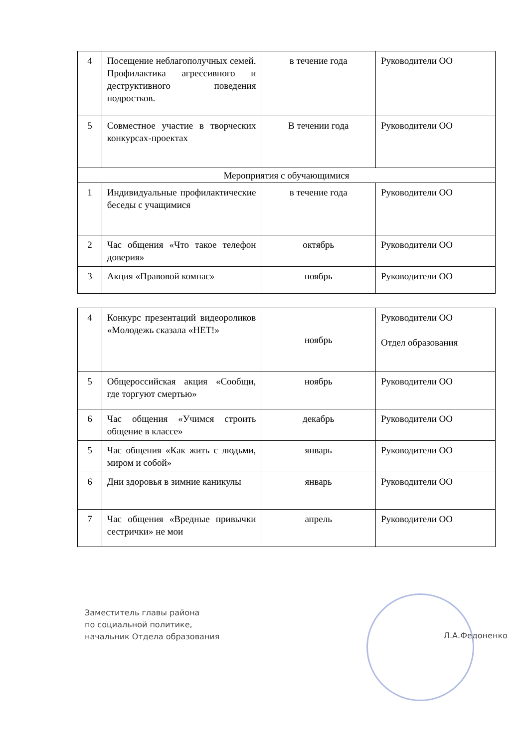| 4 | Посещение неблагополучных семей. Профилактика агрессивного и деструктивного поведения подростков. | в течение года | Руководители ОО |
| 5 | Совместное участие в творческих конкурсах-проектах | В течении года | Руководители ОО |
| Мероприятия с обучающимися | | | |
| 1 | Индивидуальные профилактические беседы с учащимися | в течение года | Руководители ОО |
| 2 | Час общения «Что такое телефон доверия» | октябрь | Руководители ОО |
| 3 | Акция «Правовой компас» | ноябрь | Руководители ОО |
| 4 | Конкурс презентаций видеороликов «Молодежь сказала «НЕТ!» | ноябрь | Руководители ОО Отдел образования |
| 5 | Общероссийская акция «Сообщи, где торгуют смертью» | ноябрь | Руководители ОО |
| 6 | Час общения «Учимся строить общение в классе» | декабрь | Руководители ОО |
| 5 | Час общения «Как жить с людьми, миром и собой» | январь | Руководители ОО |
| 6 | Дни здоровья в зимние каникулы | январь | Руководители ОО |
| 7 | Час общения «Вредные привычки сестрички» не мои | апрель | Руководители ОО |
Заместитель главы района
по социальной политике,
начальник Отдела образования
Л.А.Федоненко